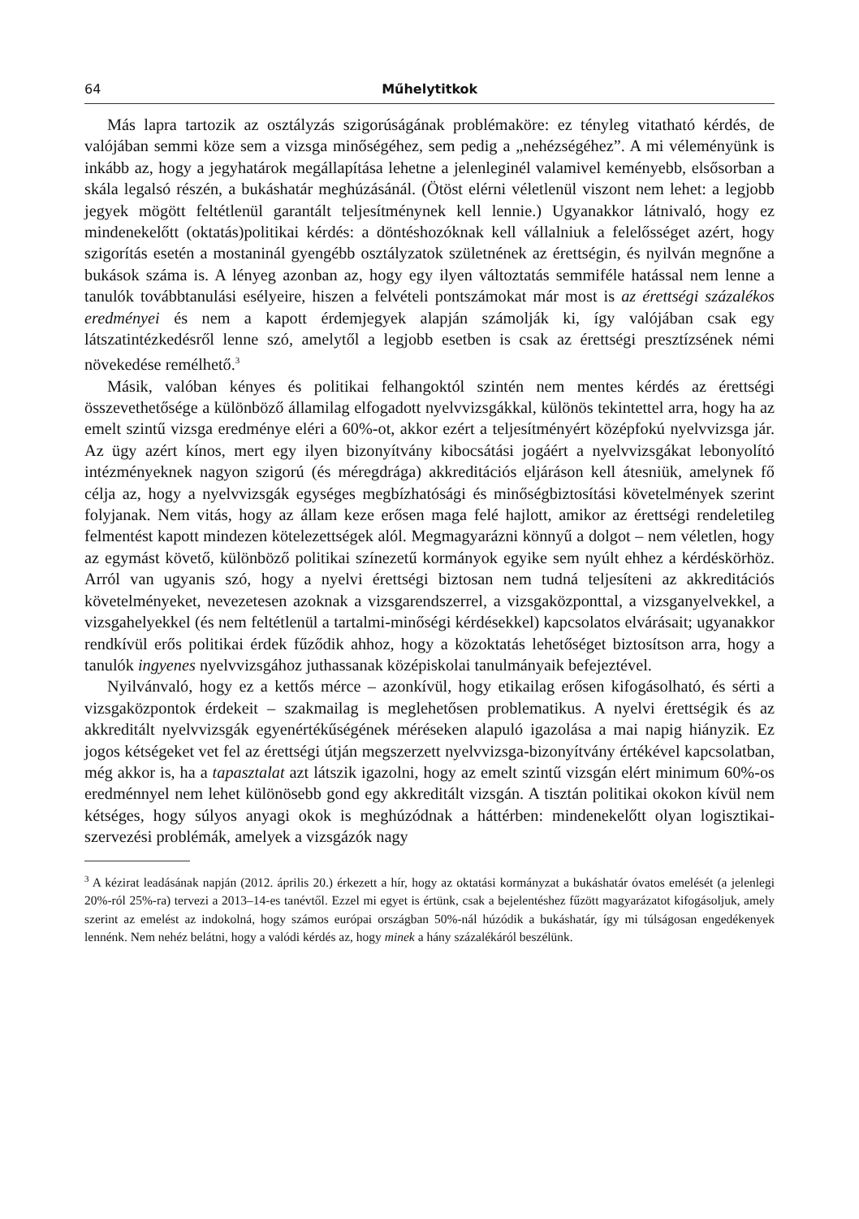64 Műhelytitkok
Más lapra tartozik az osztályzás szigorúságának problémaköre: ez tényleg vitatható kérdés, de valójában semmi köze sem a vizsga minőségéhez, sem pedig a „nehézségéhez”. A mi véleményünk is inkább az, hogy a jegyhatárok megállapítása lehetne a jelenleginél valamivel keményebb, elsősorban a skála legalsó részén, a bukáshatár meghúzásánál. (Ötöst elérni véletlenül viszont nem lehet: a legjobb jegyek mögött feltétlenül garantált teljesítménynek kell lennie.) Ugyanakkor látnivaló, hogy ez mindenekelőtt (oktatás)politikai kérdés: a döntéshozóknak kell vállalniuk a felelősséget azért, hogy szigorítás esetén a mostaninál gyengébb osztályzatok születnének az érettségin, és nyilván megnőne a bukások száma is. A lényeg azonban az, hogy egy ilyen változtatás semmiféle hatással nem lenne a tanulók továbbtanulási esélyeire, hiszen a felvételi pontszámokat már most is az érettségi százalékos eredményei és nem a kapott érdemjegyek alapján számolják ki, így valójában csak egy látszatintézkedésről lenne szó, amelytől a legjobb esetben is csak az érettségi presztízsének némi növekedése remélhető.<sup>3</sup>
Másik, valóban kényes és politikai felhangoktól szintén nem mentes kérdés az érettségi összevethetősége a különböző államilag elfogadott nyelvvizsgákkal, különös tekintettel arra, hogy ha az emelt szintű vizsga eredménye eléri a 60%-ot, akkor ezért a teljesítményért középfokú nyelvvizsga jár. Az ügy azért kínos, mert egy ilyen bizonyítvány kibocsátási jogáért a nyelvvizsgákat lebonyolító intézményeknek nagyon szigorú (és méregdrága) akkreditációs eljáráson kell átesniük, amelynek fő célja az, hogy a nyelvvizsgák egységes megbízhatósági és minőségbiztosítási követelmények szerint folyjanak. Nem vitás, hogy az állam keze erősen maga felé hajlott, amikor az érettségi rendeletileg felmentést kapott mindezen kötelezettségek alól. Megmagyarázni könnyű a dolgot – nem véletlen, hogy az egymást követő, különböző politikai színezetű kormányok egyike sem nyúlt ehhez a kérdéskörhöz. Arról van ugyanis szó, hogy a nyelvi érettségi biztosan nem tudná teljesíteni az akkreditációs követelményeket, nevezetesen azoknak a vizsgarendszerrel, a vizsgaközponttal, a vizsganyelvekkel, a vizsgahelyekkel (és nem feltétlenül a tartalmi-minőségi kérdésekkel) kapcsolatos elvárásait; ugyanakkor rendkívül erős politikai érdek fűződik ahhoz, hogy a közoktatás lehetőséget biztosítson arra, hogy a tanulók ingyenes nyelvvizsgához juthassanak középiskolai tanulmányaik befejeztével.
Nyilvánvaló, hogy ez a kettős mérce – azonkívül, hogy etikailag erősen kifogásolható, és sérti a vizsgaközpontok érdekeit – szakmailag is meglehetősen problematikus. A nyelvi érettségik és az akkreditált nyelvvizsgák egyenértékűségének méréseken alapuló igazolása a mai napig hiányzik. Ez jogos kétségeket vet fel az érettségi útján megszerzett nyelvvizsga-bizonyítvány értékével kapcsolatban, még akkor is, ha a tapasztalat azt látszik igazolni, hogy az emelt szintű vizsgán elért minimum 60%-os eredménnyel nem lehet különösebb gond egy akkreditált vizsgán. A tisztán politikai okokon kívül nem kétséges, hogy súlyos anyagi okok is meghúzódnak a háttérben: mindenekelőtt olyan logisztikai-szervezési problémák, amelyek a vizsgázók nagy
<sup>3</sup> A kézirat leadásának napján (2012. április 20.) érkezett a hír, hogy az oktatási kormányzat a bukáshatár óvatos emelését (a jelenlegi 20%-ról 25%-ra) tervezi a 2013–14-es tanévtől. Ezzel mi egyet is értünk, csak a bejelentéshez fűzött magyarázatot kifogásoljuk, amely szerint az emelést az indokolná, hogy számos európai országban 50%-nál húzódik a bukáshatár, így mi túlságosan engedékenyek lennénk. Nem nehéz belátni, hogy a valódi kérdés az, hogy minek a hány százalékáról beszélünk.